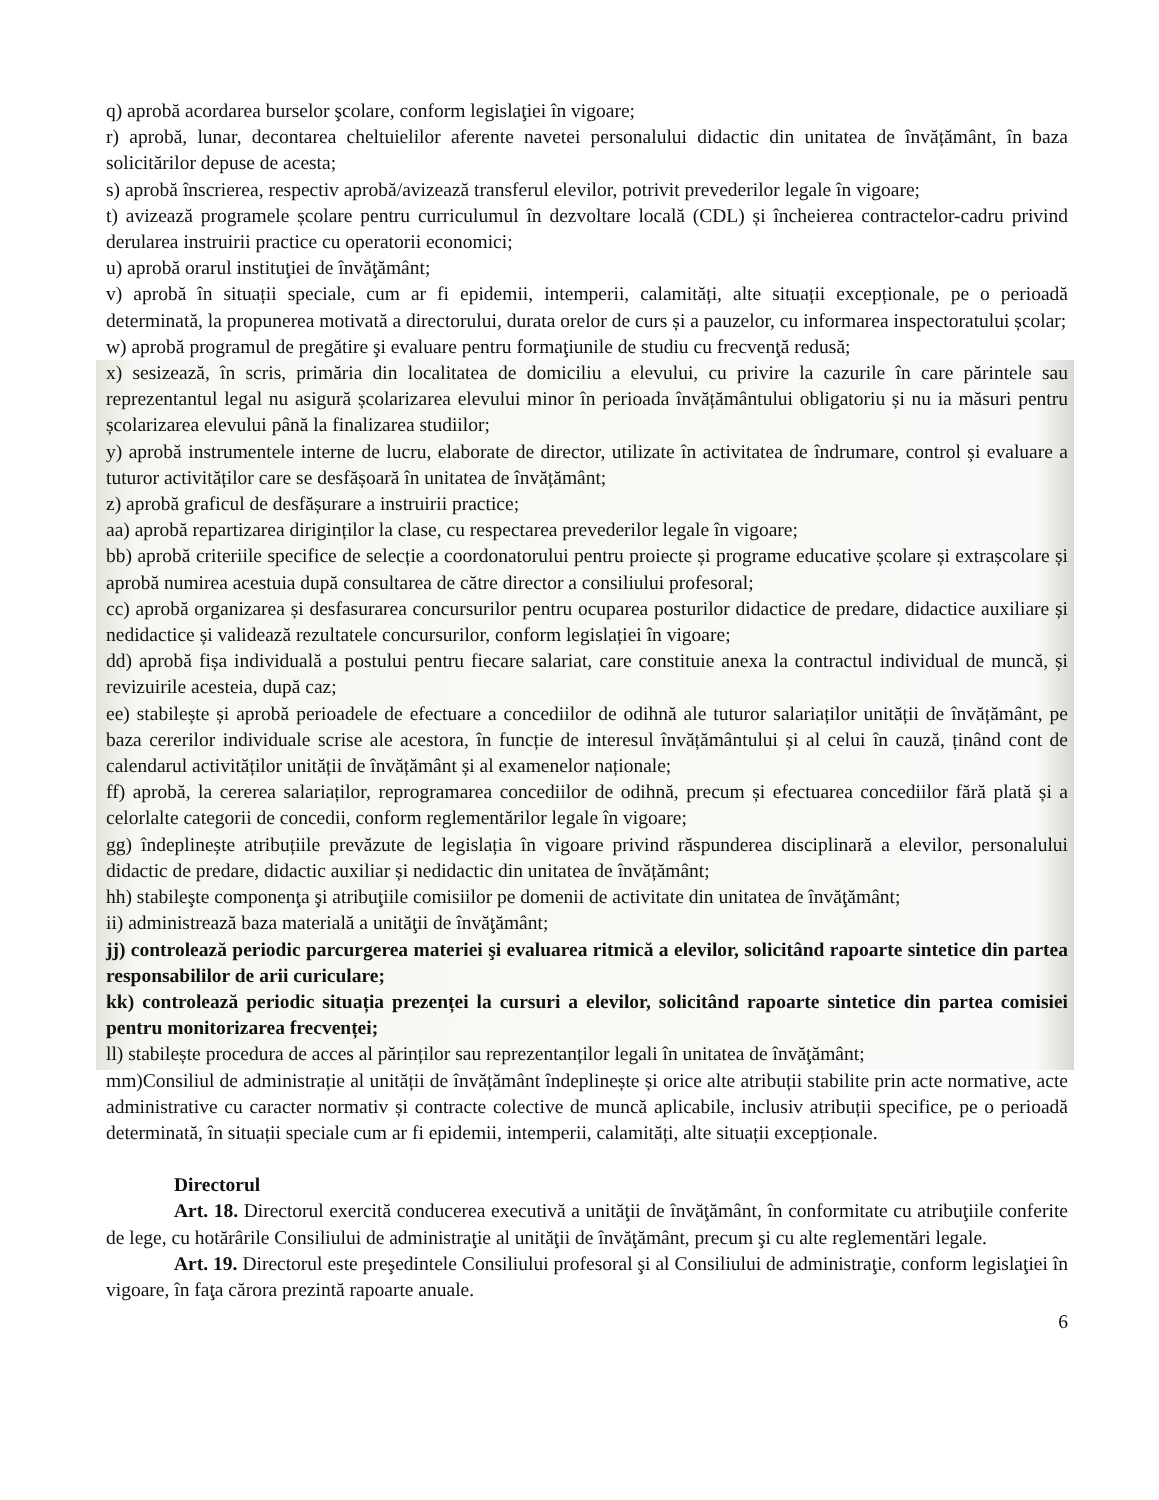q) aprobă acordarea burselor şcolare, conform legislaţiei în vigoare;
r) aprobă, lunar, decontarea cheltuielilor aferente navetei personalului didactic din unitatea de învățământ, în baza solicitărilor depuse de acesta;
s) aprobă înscrierea, respectiv aprobă/avizează transferul elevilor, potrivit prevederilor legale în vigoare;
t) avizează programele școlare pentru curriculumul în dezvoltare locală (CDL) și încheierea contractelor-cadru privind derularea instruirii practice cu operatorii economici;
u) aprobă orarul instituţiei de învăţământ;
v) aprobă în situații speciale, cum ar fi epidemii, intemperii, calamități, alte situații excepționale, pe o perioadă determinată, la propunerea motivată a directorului, durata orelor de curs și a pauzelor, cu informarea inspectoratului școlar;
w) aprobă programul de pregătire şi evaluare pentru formaţiunile de studiu cu frecvenţă redusă;
x) sesizează, în scris, primăria din localitatea de domiciliu a elevului, cu privire la cazurile în care părintele sau reprezentantul legal nu asigură școlarizarea elevului minor în perioada învățământului obligatoriu și nu ia măsuri pentru școlarizarea elevului până la finalizarea studiilor;
y) aprobă instrumentele interne de lucru, elaborate de director, utilizate în activitatea de îndrumare, control și evaluare a tuturor activităților care se desfășoară în unitatea de învățământ;
z) aprobă graficul de desfășurare a instruirii practice;
aa) aprobă repartizarea diriginților la clase, cu respectarea prevederilor legale în vigoare;
bb) aprobă criteriile specifice de selecție a coordonatorului pentru proiecte și programe educative școlare și extrașcolare și aprobă numirea acestuia după consultarea de către director a consiliului profesoral;
cc) aprobă organizarea și desfasurarea concursurilor pentru ocuparea posturilor didactice de predare, didactice auxiliare și nedidactice și validează rezultatele concursurilor, conform legislației în vigoare;
dd) aprobă fișa individuală a postului pentru fiecare salariat, care constituie anexa la contractul individual de muncă, și revizuirile acesteia, după caz;
ee) stabilește și aprobă perioadele de efectuare a concediilor de odihnă ale tuturor salariaților unității de învățământ, pe baza cererilor individuale scrise ale acestora, în funcție de interesul învățământului și al celui în cauză, ținând cont de calendarul activităților unității de învățământ și al examenelor naționale;
ff) aprobă, la cererea salariaților, reprogramarea concediilor de odihnă, precum și efectuarea concediilor fără plată și a celorlalte categorii de concedii, conform reglementărilor legale în vigoare;
gg) îndeplinește atribuțiile prevăzute de legislația în vigoare privind răspunderea disciplinară a elevilor, personalului didactic de predare, didactic auxiliar și nedidactic din unitatea de învățământ;
hh) stabileşte componenţa şi atribuţiile comisiilor pe domenii de activitate din unitatea de învăţământ;
ii) administrează baza materială a unităţii de învăţământ;
jj) controlează periodic parcurgerea materiei şi evaluarea ritmică a elevilor, solicitând rapoarte sintetice din partea responsabililor de arii curiculare;
kk) controlează periodic situația prezenței la cursuri a elevilor, solicitând rapoarte sintetice din partea comisiei pentru monitorizarea frecvenței;
ll) stabilește procedura de acces al părinților sau reprezentanților legali în unitatea de învăţământ;
mm)Consiliul de administrație al unității de învățământ îndeplinește și orice alte atribuții stabilite prin acte normative, acte administrative cu caracter normativ și contracte colective de muncă aplicabile, inclusiv atribuții specifice, pe o perioadă determinată, în situații speciale cum ar fi epidemii, intemperii, calamități, alte situații excepționale.
Directorul
Art. 18. Directorul exercită conducerea executivă a unităţii de învăţământ, în conformitate cu atribuţiile conferite de lege, cu hotărârile Consiliului de administraţie al unităţii de învăţământ, precum şi cu alte reglementări legale.
Art. 19. Directorul este preşedintele Consiliului profesoral şi al Consiliului de administraţie, conform legislaţiei în vigoare, în faţa cărora prezintă rapoarte anuale.
6